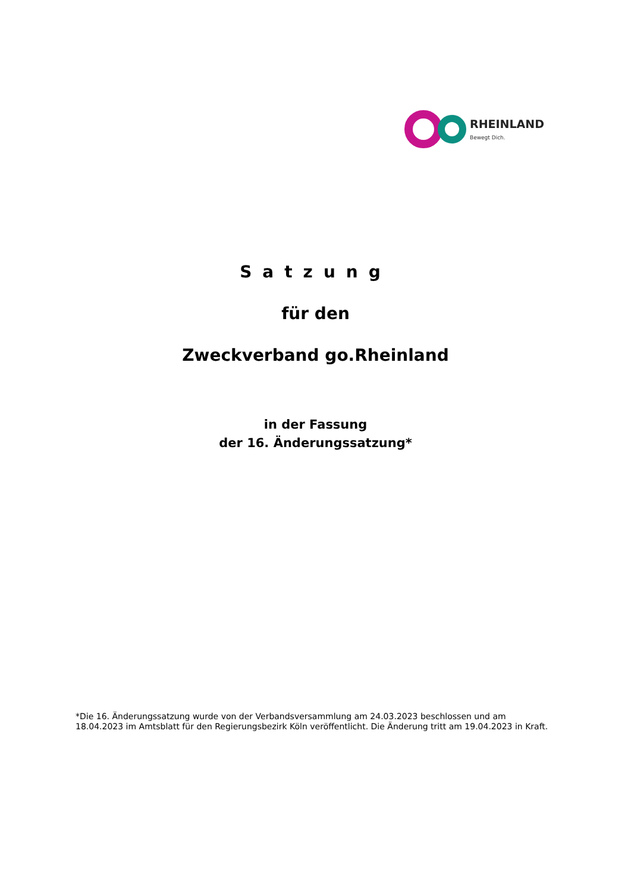RHEINLAND
Bewegt Dich.
Satzung
für den
Zweckverband go.Rheinland
in der Fassung
der 16. Änderungssatzung*
*Die 16. Änderungssatzung wurde von der Verbandsversammlung am 24.03.2023 beschlossen und am 18.04.2023 im Amtsblatt für den Regierungsbezirk Köln veröffentlicht. Die Änderung tritt am 19.04.2023 in Kraft.